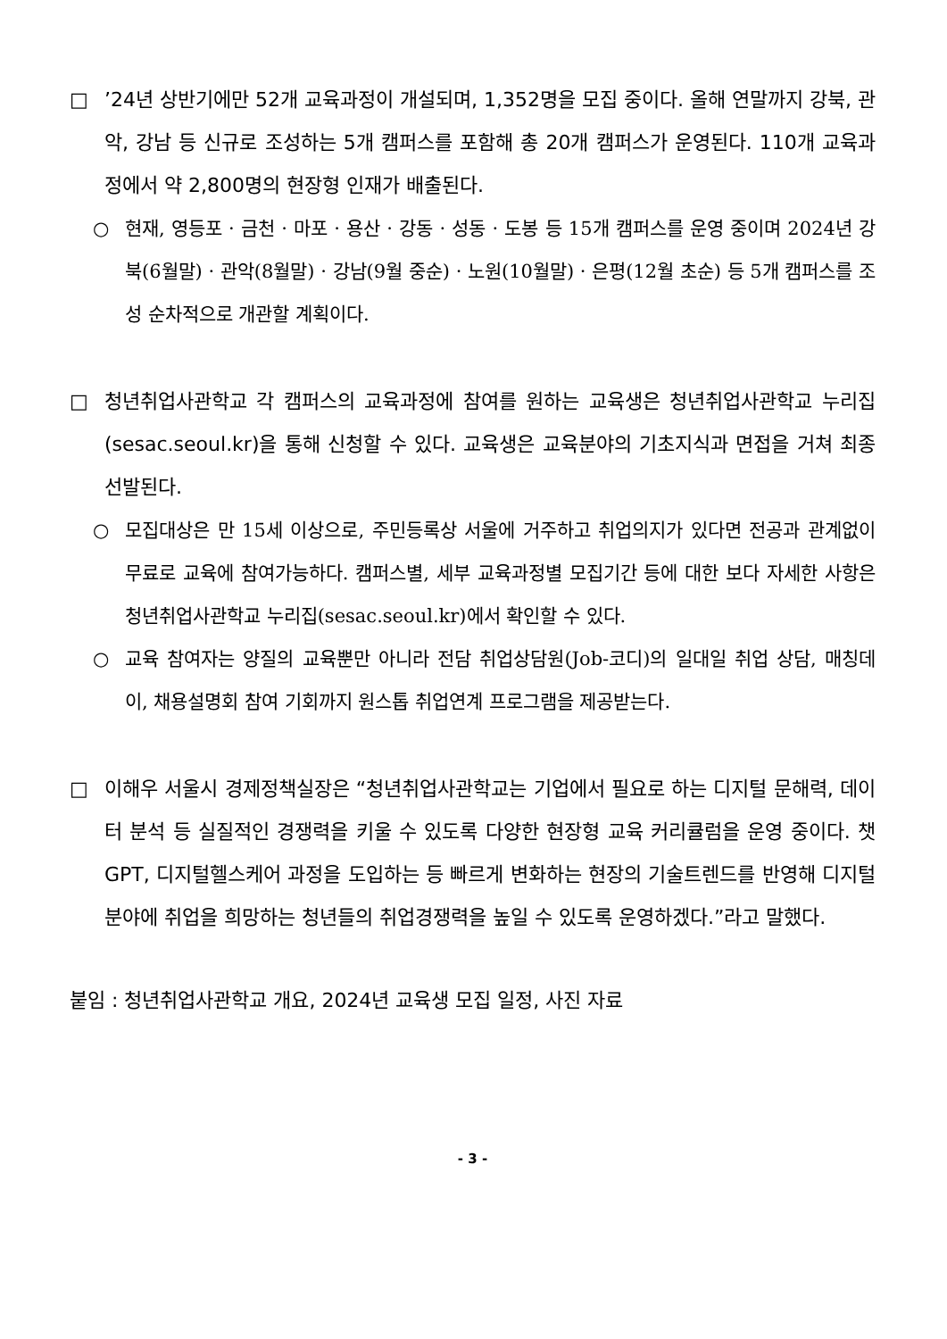□ ’24년 상반기에만 52개 교육과정이 개설되며, 1,352명을 모집 중이다. 올해 연말까지 강북, 관악, 강남 등 신규로 조성하는 5개 캠퍼스를 포함해 총 20개 캠퍼스가 운영된다. 110개 교육과정에서 약 2,800명의 현장형 인재가 배출된다.
○ 현재, 영등포 · 금천 · 마포 · 용산 · 강동 · 성동 · 도봉 등 15개 캠퍼스를 운영 중이며 2024년 강북(6월말) · 관악(8월말) · 강남(9월 중순) · 노원(10월말) · 은평(12월 초순) 등 5개 캠퍼스를 조성 순차적으로 개관할 계획이다.
□ 청년취업사관학교 각 캠퍼스의 교육과정에 참여를 원하는 교육생은 청년취업사관학교 누리집(sesac.seoul.kr)을 통해 신청할 수 있다. 교육생은 교육분야의 기초지식과 면접을 거쳐 최종 선발된다.
○ 모집대상은 만 15세 이상으로, 주민등록상 서울에 거주하고 취업의지가 있다면 전공과 관계없이 무료로 교육에 참여가능하다. 캠퍼스별, 세부 교육과정별 모집기간 등에 대한 보다 자세한 사항은 청년취업사관학교 누리집(sesac.seoul.kr)에서 확인할 수 있다.
○ 교육 참여자는 양질의 교육뿐만 아니라 전담 취업상담원(Job-코디)의 일대일 취업 상담, 매칭데이, 채용설명회 참여 기회까지 원스톱 취업연계 프로그램을 제공받는다.
□ 이해우 서울시 경제정책실장은 “청년취업사관학교는 기업에서 필요로 하는 디지털 문해력, 데이터 분석 등 실질적인 경쟁력을 키울 수 있도록 다양한 현장형 교육 커리큘럼을 운영 중이다. 챗 GPT, 디지털헬스케어 과정을 도입하는 등 빠르게 변화하는 현장의 기술트렌드를 반영해 디지털 분야에 취업을 희망하는 청년들의 취업경쟁력을 높일 수 있도록 운영하겠다.”라고 말했다.
붙임 : 청년취업사관학교 개요, 2024년 교육생 모집 일정, 사진 자료
- 3 -